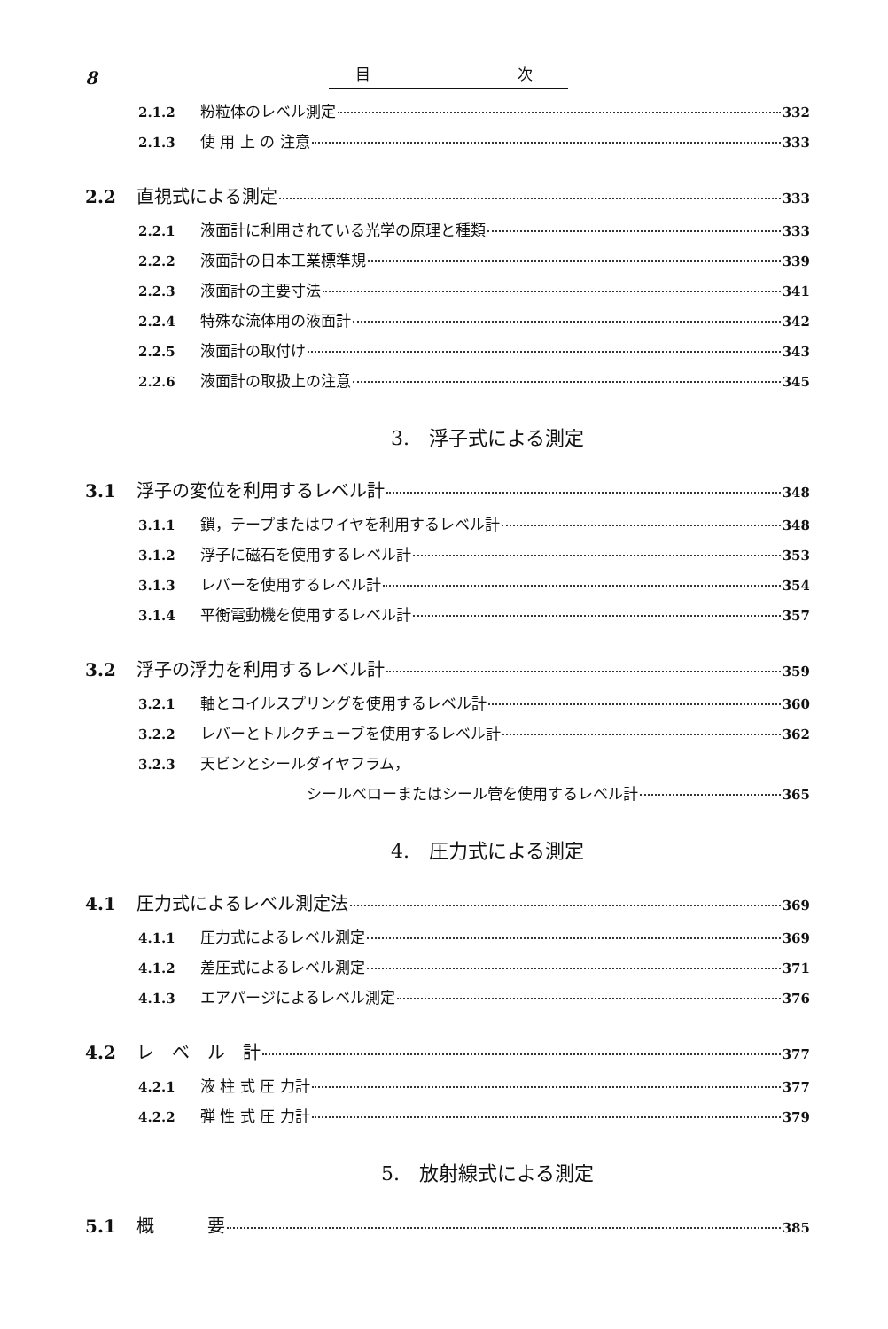8
目 次
2.1.2 粉粒体のレベル測定 332
2.1.3 使 用 上 の 注意 333
2.2 直視式による測定 333
2.2.1 液面計に利用されている光学の原理と種類 333
2.2.2 液面計の日本工業標準規 339
2.2.3 液面計の主要寸法 341
2.2.4 特殊な流体用の液面計 342
2.2.5 液面計の取付け 343
2.2.6 液面計の取扱上の注意 345
3.　浮子式による測定
3.1 浮子の変位を利用するレベル計 348
3.1.1 鎖，テープまたはワイヤを利用するレベル計 348
3.1.2 浮子に磁石を使用するレベル計 353
3.1.3 レバーを使用するレベル計 354
3.1.4 平衡電動機を使用するレベル計 357
3.2 浮子の浮力を利用するレベル計 359
3.2.1 軸とコイルスプリングを使用するレベル計 360
3.2.2 レバーとトルクチューブを使用するレベル計 362
3.2.3 天ビンとシールダイヤフラム，
シールベローまたはシール管を使用するレベル計 365
4.　圧力式による測定
4.1 圧力式によるレベル測定法 369
4.1.1 圧力式によるレベル測定 369
4.1.2 差圧式によるレベル測定 371
4.1.3 エアパージによるレベル測定 376
4.2 レ　ベ　ル　計 377
4.2.1 液 柱 式 圧 力計 377
4.2.2 弾 性 式 圧 力計 379
5.　放射線式による測定
5.1 概　　　要 385